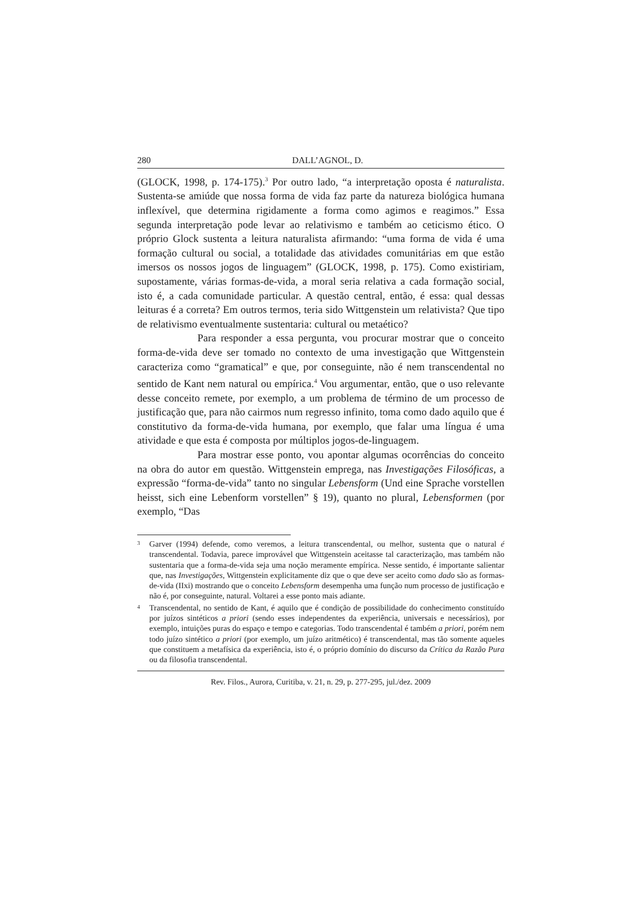280 DALL’AGNOL, D.
(GLOCK, 1998, p. 174-175).<sup>3</sup> Por outro lado, “a interpretação oposta é naturalista. Sustenta-se amiúde que nossa forma de vida faz parte da natureza biológica humana inflexível, que determina rigidamente a forma como agimos e reagimos.” Essa segunda interpretação pode levar ao relativismo e também ao ceticismo ético. O próprio Glock sustenta a leitura naturalista afirmando: “uma forma de vida é uma formação cultural ou social, a totalidade das atividades comunitárias em que estão imersos os nossos jogos de linguagem” (GLOCK, 1998, p. 175). Como existiriam, supostamente, várias formas-de-vida, a moral seria relativa a cada formação social, isto é, a cada comunidade particular. A questão central, então, é essa: qual dessas leituras é a correta? Em outros termos, teria sido Wittgenstein um relativista? Que tipo de relativismo eventualmente sustentaria: cultural ou metaético?
Para responder a essa pergunta, vou procurar mostrar que o conceito forma-de-vida deve ser tomado no contexto de uma investigação que Wittgenstein caracteriza como “gramatical” e que, por conseguinte, não é nem transcendental no sentido de Kant nem natural ou empírica.<sup>4</sup> Vou argumentar, então, que o uso relevante desse conceito remete, por exemplo, a um problema de término de um processo de justificação que, para não cairmos num regresso infinito, toma como dado aquilo que é constitutivo da forma-de-vida humana, por exemplo, que falar uma língua é uma atividade e que esta é composta por múltiplos jogos-de-linguagem.
Para mostrar esse ponto, vou apontar algumas ocorrências do conceito na obra do autor em questão. Wittgenstein emprega, nas Investigações Filosóficas, a expressão “forma-de-vida” tanto no singular Lebensform (Und eine Sprache vorstellen heisst, sich eine Lebenform vorstellen” § 19), quanto no plural, Lebensformen (por exemplo, “Das
3 Garver (1994) defende, como veremos, a leitura transcendental, ou melhor, sustenta que o natural é transcendental. Todavia, parece improvável que Wittgenstein aceitasse tal caracterização, mas também não sustentaria que a forma-de-vida seja uma noção meramente empírica. Nesse sentido, é importante salientar que, nas Investigações, Wittgenstein explicitamente diz que o que deve ser aceito como dado são as formas-de-vida (IIxi) mostrando que o conceito Lebensform desempenha uma função num processo de justificação e não é, por conseguinte, natural. Voltarei a esse ponto mais adiante.
4 Transcendental, no sentido de Kant, é aquilo que é condição de possibilidade do conhecimento constituído por juízos sintéticos a priori (sendo esses independentes da experiência, universais e necessários), por exemplo, intuições puras do espaço e tempo e categorias. Todo transcendental é também a priori, porém nem todo juízo sintético a priori (por exemplo, um juízo aritmético) é transcendental, mas tão somente aqueles que constituem a metafísica da experiência, isto é, o próprio domínio do discurso da Crítica da Razão Pura ou da filosofia transcendental.
Rev. Filos., Aurora, Curitiba, v. 21, n. 29, p. 277-295, jul./dez. 2009